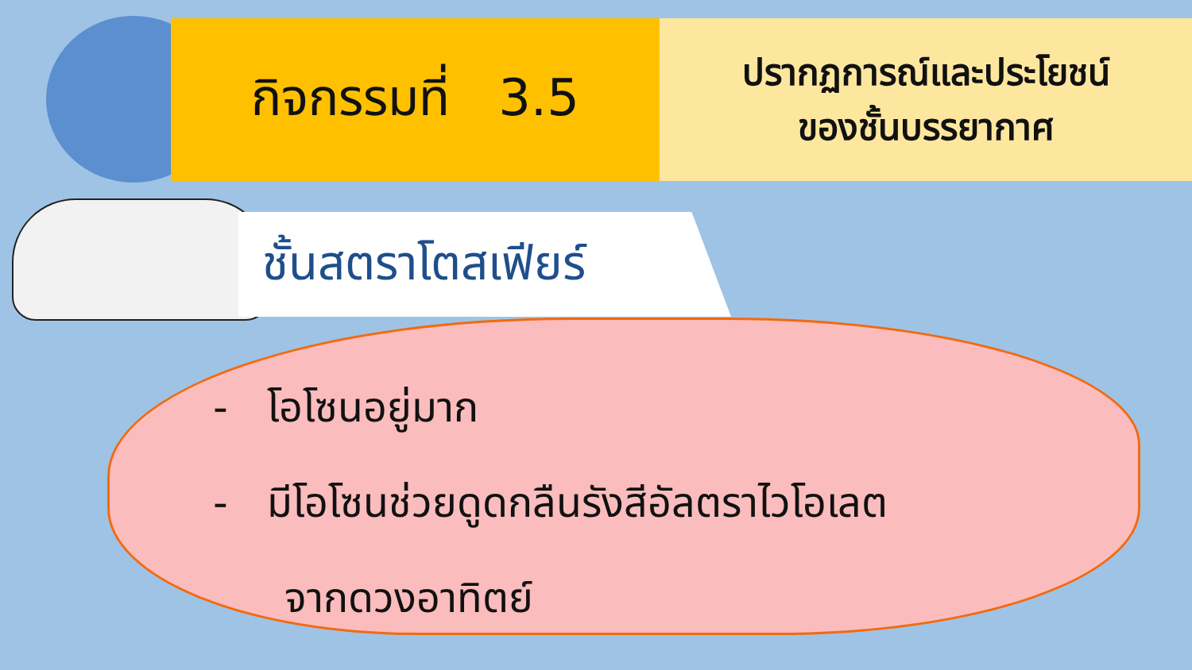กิจกรรมที่ 3.5
ปรากฏการณ์และประโยชน์
ของชั้นบรรยากาศ
ชั้นสตราโตสเฟียร์
- โอโซนอยู่มาก
- มีโอโซนช่วยดูดกลืนรังสีอัลตราไวโอเลต
จากดวงอาทิตย์